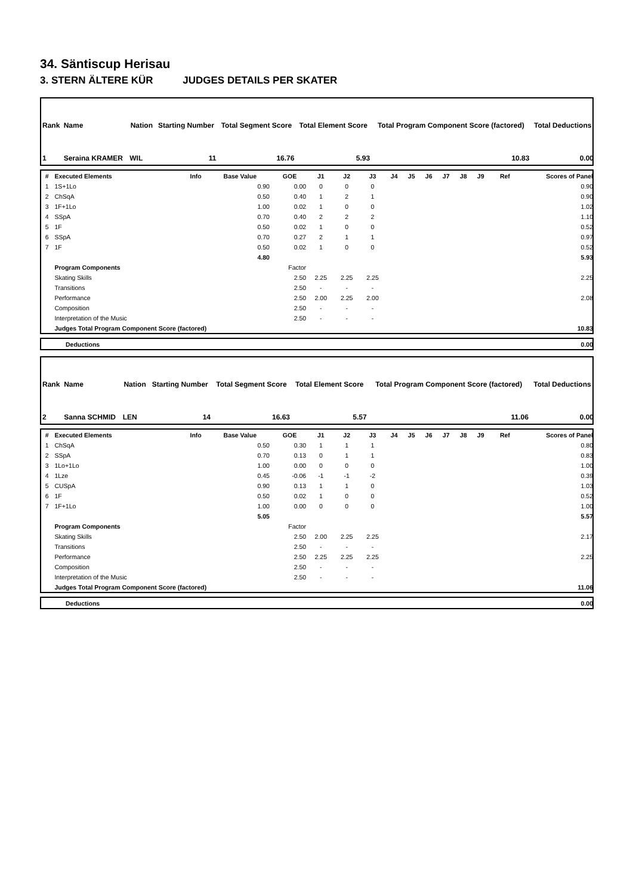34. Säntiscup Herisau
3. STERN ÄLTERE KÜR JUDGES DETAILS PER SKATER
| Rank | Name | Nation | Starting Number | Total Segment Score | Total Element Score | Total Program Component Score (factored) | Total Deductions |
| --- | --- | --- | --- | --- | --- | --- | --- |
| 1 | Seraina KRAMER | WIL | 11 | 16.76 | 5.93 | 10.83 | 0.00 |
| # | Executed Elements | Info | Base Value | GOE | J1 | J2 | J3 | J4 | J5 | J6 | J7 | J8 | J9 | Ref | Scores of Panel |
| --- | --- | --- | --- | --- | --- | --- | --- | --- | --- | --- | --- | --- | --- | --- | --- |
| 1 | 1S+1Lo | | 0.90 | 0.00 | 0 | 0 | 0 | | | | | | | | 0.90 |
| 2 | ChSqA | | 0.50 | 0.40 | 1 | 2 | 1 | | | | | | | | 0.90 |
| 3 | 1F+1Lo | | 1.00 | 0.02 | 1 | 0 | 0 | | | | | | | | 1.02 |
| 4 | SSpA | | 0.70 | 0.40 | 2 | 2 | 2 | | | | | | | | 1.10 |
| 5 | 1F | | 0.50 | 0.02 | 1 | 0 | 0 | | | | | | | | 0.52 |
| 6 | SSpA | | 0.70 | 0.27 | 2 | 1 | 1 | | | | | | | | 0.97 |
| 7 | 1F | | 0.50 | 0.02 | 1 | 0 | 0 | | | | | | | | 0.52 |
| | | | 4.80 | | | | | | | | | | | | 5.93 |
| | Program Components | | | Factor | | | | | | | | | | | |
| | Skating Skills | | | 2.50 | 2.25 | 2.25 | 2.25 | | | | | | | | 2.25 |
| | Transitions | | | 2.50 | - | - | - | | | | | | | | |
| | Performance | | | 2.50 | 2.00 | 2.25 | 2.00 | | | | | | | | 2.08 |
| | Composition | | | 2.50 | - | - | - | | | | | | | | |
| | Interpretation of the Music | | | 2.50 | - | - | - | | | | | | | | |
| | Judges Total Program Component Score (factored) | | | | | | | | | | | | | | 10.83 |
| | Deductions | 0.00 |
| Rank | Name | Nation | Starting Number | Total Segment Score | Total Element Score | Total Program Component Score (factored) | Total Deductions |
| --- | --- | --- | --- | --- | --- | --- | --- |
| 2 | Sanna SCHMID | LEN | 14 | 16.63 | 5.57 | 11.06 | 0.00 |
| # | Executed Elements | Info | Base Value | GOE | J1 | J2 | J3 | J4 | J5 | J6 | J7 | J8 | J9 | Ref | Scores of Panel |
| --- | --- | --- | --- | --- | --- | --- | --- | --- | --- | --- | --- | --- | --- | --- | --- |
| 1 | ChSqA | | 0.50 | 0.30 | 1 | 1 | 1 | | | | | | | | 0.80 |
| 2 | SSpA | | 0.70 | 0.13 | 0 | 1 | 1 | | | | | | | | 0.83 |
| 3 | 1Lo+1Lo | | 1.00 | 0.00 | 0 | 0 | 0 | | | | | | | | 1.00 |
| 4 | 1Lze | | 0.45 | -0.06 | -1 | -1 | -2 | | | | | | | | 0.39 |
| 5 | CUSpA | | 0.90 | 0.13 | 1 | 1 | 0 | | | | | | | | 1.03 |
| 6 | 1F | | 0.50 | 0.02 | 1 | 0 | 0 | | | | | | | | 0.52 |
| 7 | 1F+1Lo | | 1.00 | 0.00 | 0 | 0 | 0 | | | | | | | | 1.00 |
| | | | 5.05 | | | | | | | | | | | | 5.57 |
| | Program Components | | | Factor | | | | | | | | | | | |
| | Skating Skills | | | 2.50 | 2.00 | 2.25 | 2.25 | | | | | | | | 2.17 |
| | Transitions | | | 2.50 | - | - | - | | | | | | | | |
| | Performance | | | 2.50 | 2.25 | 2.25 | 2.25 | | | | | | | | 2.25 |
| | Composition | | | 2.50 | - | - | - | | | | | | | | |
| | Interpretation of the Music | | | 2.50 | - | - | - | | | | | | | | |
| | Judges Total Program Component Score (factored) | | | | | | | | | | | | | | 11.06 |
| | Deductions | 0.00 |